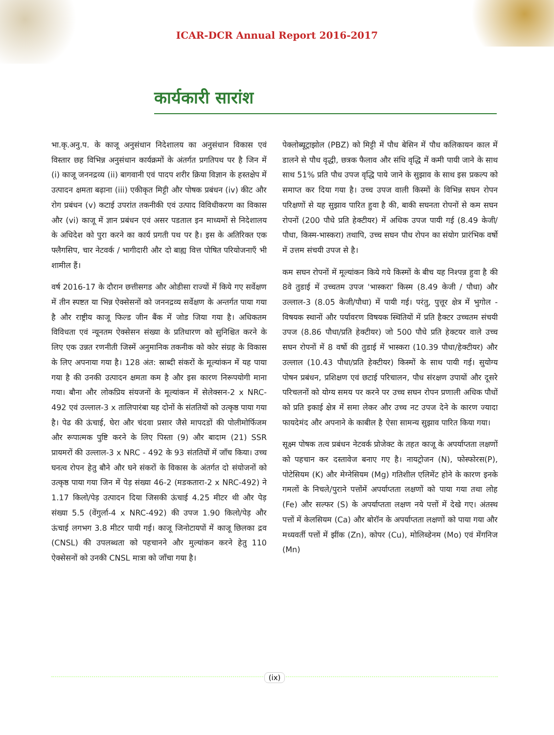ICAR-DCR Annual Report 2016-2017
कार्यकारी सारांश
भा.कृ.अनु.प. के काजू अनुसंधान निदेशालय का अनुसंधान विकास एवं विस्तार छह विभिन्न अनुसंधान कार्यक्रमों के अंतर्गत प्रगतिपथ पर है जिन में (i) काजू जननद्रव्य (ii) बागवानी एवं पादप शरीर क्रिया विज्ञान के हस्तक्षेप में उत्पादन क्षमता बढ़ाना (iii) एकीकृत मिट्टी और पोषक प्रबंधन (iv) कीट और रोग प्रबंधन (v) कटाई उपरांत तकनीकी एवं उत्पाद विविधीकरण का विकास और (vi) काजू में ज्ञान प्रबंधन एवं असर पडताल इन माध्यमों से निदेशालय के अधिदेश को पुरा करने का कार्य प्रगती पथ पर है। इस के अतिरिक्त एक फ्लैगसिप, चार नेटवर्क / भागीदारी और दो बाह्य वित्त पोषित परियोजनाएँ भी शामील हैं।
वर्ष 2016-17 के दौरान छत्तीसगड और ओडीसा राज्यों में किये गए सर्वेक्षण में तीन स्पष्टत या भिन्न ऐक्सेसनों को जननद्रव्य सर्वेक्षण के अन्तर्गत पाया गया है और राष्ट्रीय काजू फिल्ड जीन बैंक में जोड जिया गया है। अधिकतम विविधता एवं न्यूनतम ऐक्सेसन संख्या के प्रतिधारण को सुनिश्चित करने के लिए एक उन्नत रणनीती जिस्में अनुमानिक तकनीक को कोर संग्रह के विकास के लिए अपनाया गया है। 128 अंत: स्राब्दी संकरों के मूल्यांकन में यह पाया गया है की उनकी उत्पादन क्षमता कम है और इस कारण निरूपयोगी माना गया। बौना और लोकप्रिय संयजनों के मूल्यांकन में सेलेक्सन-2 x NRC-492 एवं उल्लाल-3 x तालिपारंबा यह दोनों के संततियों को उत्कृष्ठ पाया गया है। पेढ की ऊंचाई, घेरा और चंदवा प्रसार जैसे मापदडों की पोलीमोर्फिजम और रूपात्मक पुष्टि करने के लिए पिस्ता (9) और बादाम (21) SSR प्रायमरों की उल्लाल-3 x NRC - 492 के 93 संततियों में जाँच किया। उच्च घनत्व रोपन हेतु बौने और घने संकरों के विकास के अंतर्गत दो संयोजनों को उत्कृष्ठ पाया गया जिन में पेड़ संख्या 46-2 (मडकतारा-2 x NRC-492) ने 1.17 किलो/पेड़ उत्पादन दिया जिसकी ऊंचाई 4.25 मीटर थी और पेड़ संख्या 5.5 (वेंगुर्ला-4 x NRC-492) की उपज 1.90 किलो/पेड़ और ऊंचाई लगभग 3.8 मीटर पायी गई। काजू जिनोटायपों में काजू छिलका द्रव (CNSL) की उपलब्धता को पहचानने और मुल्यांकन करने हेतु 110 ऐक्सेसनों को उनकी CNSL मात्रा को जाँचा गया है।
पेक्लोब्यूट्राझोल (PBZ) को मिट्टी में पौध बेसिन में पौध कलिकायन काल में डालने से पौध वृद्धी, छत्रक फैलाव और संधि वृद्धि में कमी पायी जाने के साथ साथ 51% प्रति पौध उपज वृद्धि पाये जाने के सुझाव के साथ इस प्रकल्प को समाप्त कर दिया गया है। उच्च उपज वाली किस्मों के विभिन्न सघन रोपन परिक्षणों से यह सुझाव पारित हुवा है की, बाकी सघनता रोपनों से कम सघन रोपनों (200 पौधे प्रति हेक्टीयर) में अधिक उपज पायी गई (8.49 केजी/पौधा, किस्म-भास्करा) तथापि, उच्च सघन पौध रोपन का संयोग प्रारंभिक वर्षो में उत्तम संचयी उपज से है।
कम सघन रोपनों में मूल्यांकन किये गये किस्मों के बीच यह निश्पन्न हुवा है की 8वे तुडाई में उच्चतम उपज 'भास्करा' किस्म (8.49 केजी / पौधा) और उल्लाल-3 (8.05 केजी/पौधा) में पायी गई। परंतु, पुत्तूर क्षेत्र में भुगोल - विषयक स्थानों और पर्यावरण विषयक स्थितियों में प्रति हैक्टर उच्चतम संचयी उपज (8.86 पौधा/प्रति हेक्टीयर) जो 500 पौधे प्रति हेक्टयर वाले उच्च सघन रोपनों में 8 वर्षो की तुडाई में भास्करा (10.39 पौधा/हेक्टीयर) और उल्लाल (10.43 पौधा/प्रति हेक्टीयर) किस्मों के साथ पायी गई। सुयोग्य पोषन प्रबंधन, प्रशिक्षण एवं छटाई परिचालन, पौध संरक्षण उपायों और दूसरे परिचलनों को योग्य समय पर करने पर उच्च सघन रोपन प्रणाली अधिक पौधों को प्रति इकाई क्षेत्र में समा लेकर और उच्च नट उपज देने के कारण ज्यादा फायदेमंद और अपनाने के काबील है ऐसा सामन्य सुझाव पारित किया गया।
सूक्ष्म पोषक तत्व प्रबंधन नेटवर्क प्रोजेक्ट के तहत काजू के अपर्याप्तता लक्षणों को पहचान कर दस्तावेज बनाए गए है। नायट्रोजन (N), फोस्फोरस(P), पोटेसियम (K) और मेग्नेसियम (Mg) गतिशील एलिमेंट होने के कारण इनके गमलों के निचले/पुराने पत्तोंमें अपर्याप्तता लक्षणों को पाया गया तथा लोह (Fe) और सल्फर (S) के अपर्याप्तता लक्षण नये पत्तों में देखे गए। अंतस्थ पत्तों में केलसियम (Ca) और बोरॉन के अपर्याप्तता लक्षणों को पाया गया और मध्यवर्ती पत्तों में झींक (Zn), कोपर (Cu), मोलिब्डेनम (Mo) एवं मेंगनिज (Mn)
(ix)